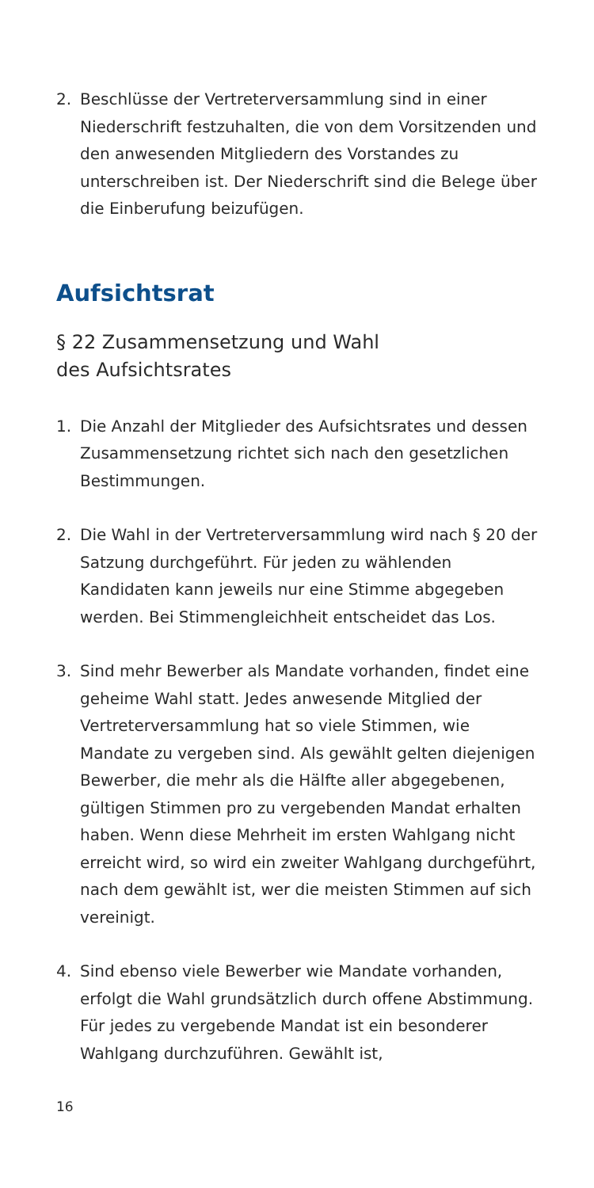2. Beschlüsse der Vertreterversammlung sind in einer Niederschrift festzuhalten, die von dem Vorsitzenden und den anwesenden Mitgliedern des Vorstandes zu unterschreiben ist. Der Niederschrift sind die Belege über die Einberufung beizufügen.
Aufsichtsrat
§ 22 Zusammensetzung und Wahl
des Aufsichtsrates
1. Die Anzahl der Mitglieder des Aufsichtsrates und dessen Zusammensetzung richtet sich nach den gesetzlichen Bestimmungen.
2. Die Wahl in der Vertreterversammlung wird nach § 20 der Satzung durchgeführt. Für jeden zu wählenden Kandidaten kann jeweils nur eine Stimme abgege­ben werden. Bei Stimmengleichheit entscheidet das Los.
3. Sind mehr Bewerber als Mandate vorhanden, findet eine geheime Wahl statt. Jedes anwesende Mitglied der Vertreterversammlung hat so viele Stimmen, wie Mandate zu vergeben sind. Als gewählt gelten diejenigen Bewerber, die mehr als die Hälfte aller abgegebenen, gültigen Stimmen pro zu vergeben­den Mandat erhalten haben. Wenn diese Mehrheit im ersten Wahlgang nicht erreicht wird, so wird ein zweiter Wahlgang durchgeführt, nach dem gewählt ist, wer die meisten Stimmen auf sich vereinigt.
4. Sind ebenso viele Bewerber wie Mandate vorhanden, erfolgt die Wahl grundsätzlich durch offene Abstim­mung. Für jedes zu vergebende Mandat ist ein besonderer Wahlgang durchzuführen. Gewählt ist,
16